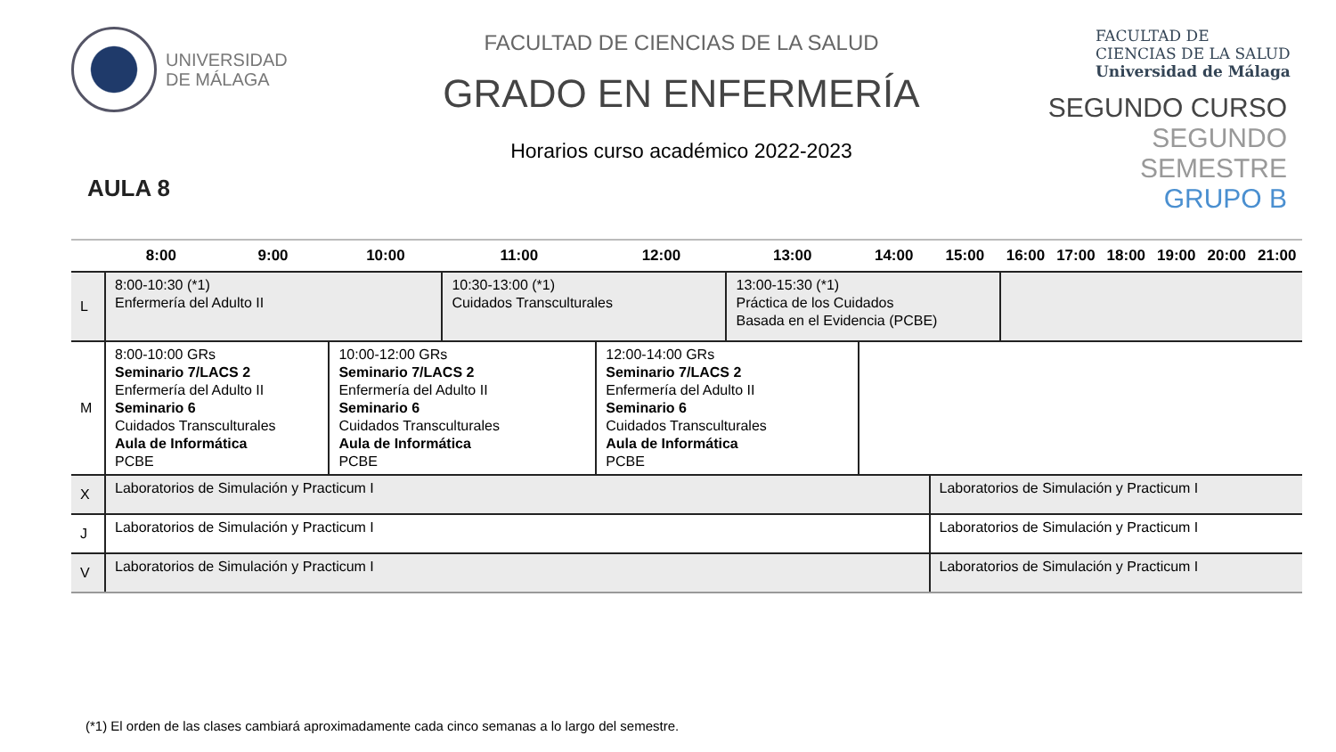UNIVERSIDAD
DE MÁLAGA
AULA 8
FACULTAD DE CIENCIAS DE LA SALUD
GRADO EN ENFERMERÍA
Horarios curso académico 2022-2023
FACULTAD DE
CIENCIAS DE LA SALUD
Universidad de Málaga
SEGUNDO CURSO
SEGUNDO SEMESTRE
GRUPO B
| | 8:00 | 9:00 | 10:00 | 11:00 | 12:00 | 13:00 | 14:00 | 15:00 | 16:00 | 17:00 | 18:00 | 19:00 | 20:00 | 21:00 |
| --- | --- | --- | --- | --- | --- | --- | --- | --- | --- | --- | --- | --- | --- | --- |
| L | 8:00-10:30 (*1) Enfermería del Adulto II | | | 10:30-13:00 (*1) Cuidados Transculturales | | 13:00-15:30 (*1) Práctica de los Cuidados Basada en el Evidencia (PCBE) | | | | | | | | |
| M | 8:00-10:00 GRs Seminario 7/LACS 2 Enfermería del Adulto II Seminario 6 Cuidados Transculturales Aula de Informática PCBE | | 10:00-12:00 GRs Seminario 7/LACS 2 Enfermería del Adulto II Seminario 6 Cuidados Transculturales Aula de Informática PCBE | | 12:00-14:00 GRs Seminario 7/LACS 2 Enfermería del Adulto II Seminario 6 Cuidados Transculturales Aula de Informática PCBE | | | | | | | | | |
| X | Laboratorios de Simulación y Practicum I | | | | | | | Laboratorios de Simulación y Practicum I | | | | | | |
| J | Laboratorios de Simulación y Practicum I | | | | | | | Laboratorios de Simulación y Practicum I | | | | | | |
| V | Laboratorios de Simulación y Practicum I | | | | | | | Laboratorios de Simulación y Practicum I | | | | | | |
(*1) El orden de las clases cambiará aproximadamente cada cinco semanas a lo largo del semestre.